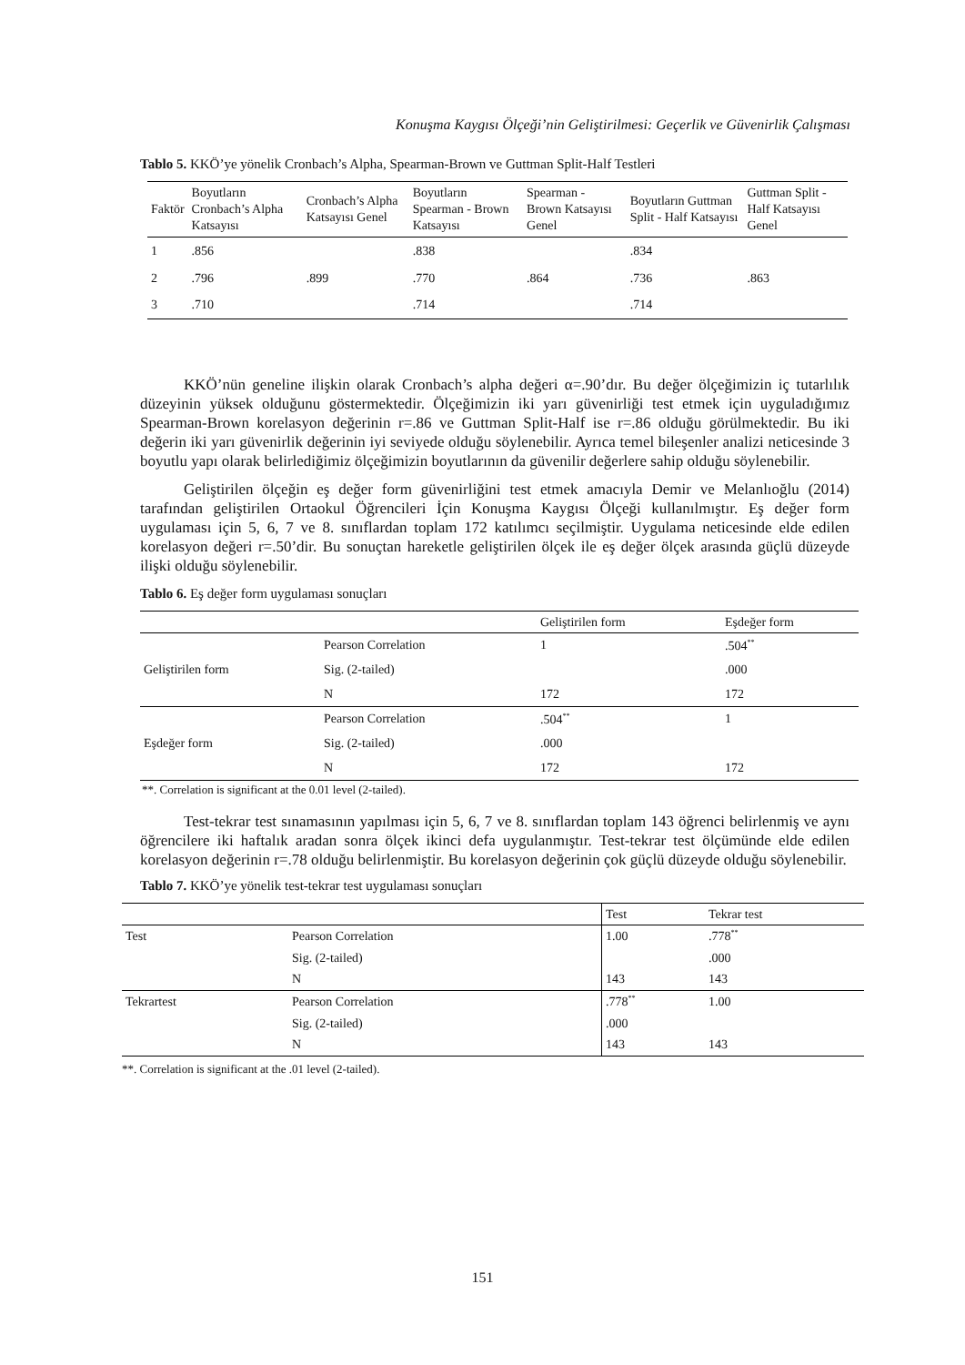Konuşma Kaygısı Ölçeği’nin Geliştirilmesi: Geçerlik ve Güvenirlik Çalışması
Tablo 5. KKÖ’ye yönelik Cronbach’s Alpha, Spearman-Brown ve Guttman Split-Half Testleri
| Faktör | Boyutların Cronbach’s Alpha Katsayısı | Cronbach’s Alpha Katsayısı Genel | Boyutların Spearman - Brown Katsayısı | Spearman - Brown Katsayısı Genel | Boyutların Guttman Split - Half Katsayısı | Guttman Split - Half Katsayısı Genel |
| --- | --- | --- | --- | --- | --- | --- |
| 1 | .856 | | .838 | | .834 | |
| 2 | .796 | .899 | .770 | .864 | .736 | .863 |
| 3 | .710 | | .714 | | .714 | |
KKÖ’nün geneline ilişkin olarak Cronbach’s alpha değeri α=.90’dır. Bu değer ölçeğimizin iç tutarlılık düzeyinin yüksek olduğunu göstermektedir. Ölçeğimizin iki yarı güvenirliği test etmek için uyguladığımız Spearman-Brown korelasyon değerinin r=.86 ve Guttman Split-Half ise r=.86 olduğu görülmektedir. Bu iki değerin iki yarı güvenirlik değerinin iyi seviyede olduğu söylenebilir. Ayrıca temel bileşenler analizi neticesinde 3 boyutlu yapı olarak belirlediğimiz ölçeğimizin boyutlarının da güvenilir değerlere sahip olduğu söylenebilir.
Geliştirilen ölçeğin eş değer form güvenirliğini test etmek amacıyla Demir ve Melanlıoğlu (2014) tarafından geliştirilen Ortaokul Öğrencileri İçin Konuşma Kaygısı Ölçeği kullanılmıştır. Eş değer form uygulaması için 5, 6, 7 ve 8. sınıflardan toplam 172 katılımcı seçilmiştir. Uygulama neticesinde elde edilen korelasyon değeri r=.50’dir. Bu sonuçtan hareketle geliştirilen ölçek ile eş değer ölçek arasında güçlü düzeyde ilişki olduğu söylenebilir.
Tablo 6. Eş değer form uygulaması sonuçları
| | | Geliştirilen form | Eşdeğer form |
| --- | --- | --- | --- |
| Geliştirilen form | Pearson Correlation | 1 | .504<sup>**</sup> |
| | Sig. (2-tailed) | | .000 |
| | N | 172 | 172 |
| Eşdeğer form | Pearson Correlation | .504<sup>**</sup> | 1 |
| | Sig. (2-tailed) | .000 | |
| | N | 172 | 172 |
**. Correlation is significant at the 0.01 level (2-tailed).
Test-tekrar test sınamasının yapılması için 5, 6, 7 ve 8. sınıflardan toplam 143 öğrenci belirlenmiş ve aynı öğrencilere iki haftalık aradan sonra ölçek ikinci defa uygulanmıştır. Test-tekrar test ölçümünde elde edilen korelasyon değerinin r=.78 olduğu belirlenmiştir. Bu korelasyon değerinin çok güçlü düzeyde olduğu söylenebilir.
Tablo 7. KKÖ’ye yönelik test-tekrar test uygulaması sonuçları
| | | Test | Tekrar test |
| --- | --- | --- | --- |
| Test | Pearson Correlation | 1.00 | .778<sup>**</sup> |
| | Sig. (2-tailed) | | .000 |
| | N | 143 | 143 |
| Tekrartest | Pearson Correlation | .778<sup>**</sup> | 1.00 |
| | Sig. (2-tailed) | .000 | |
| | N | 143 | 143 |
**. Correlation is significant at the .01 level (2-tailed).
151